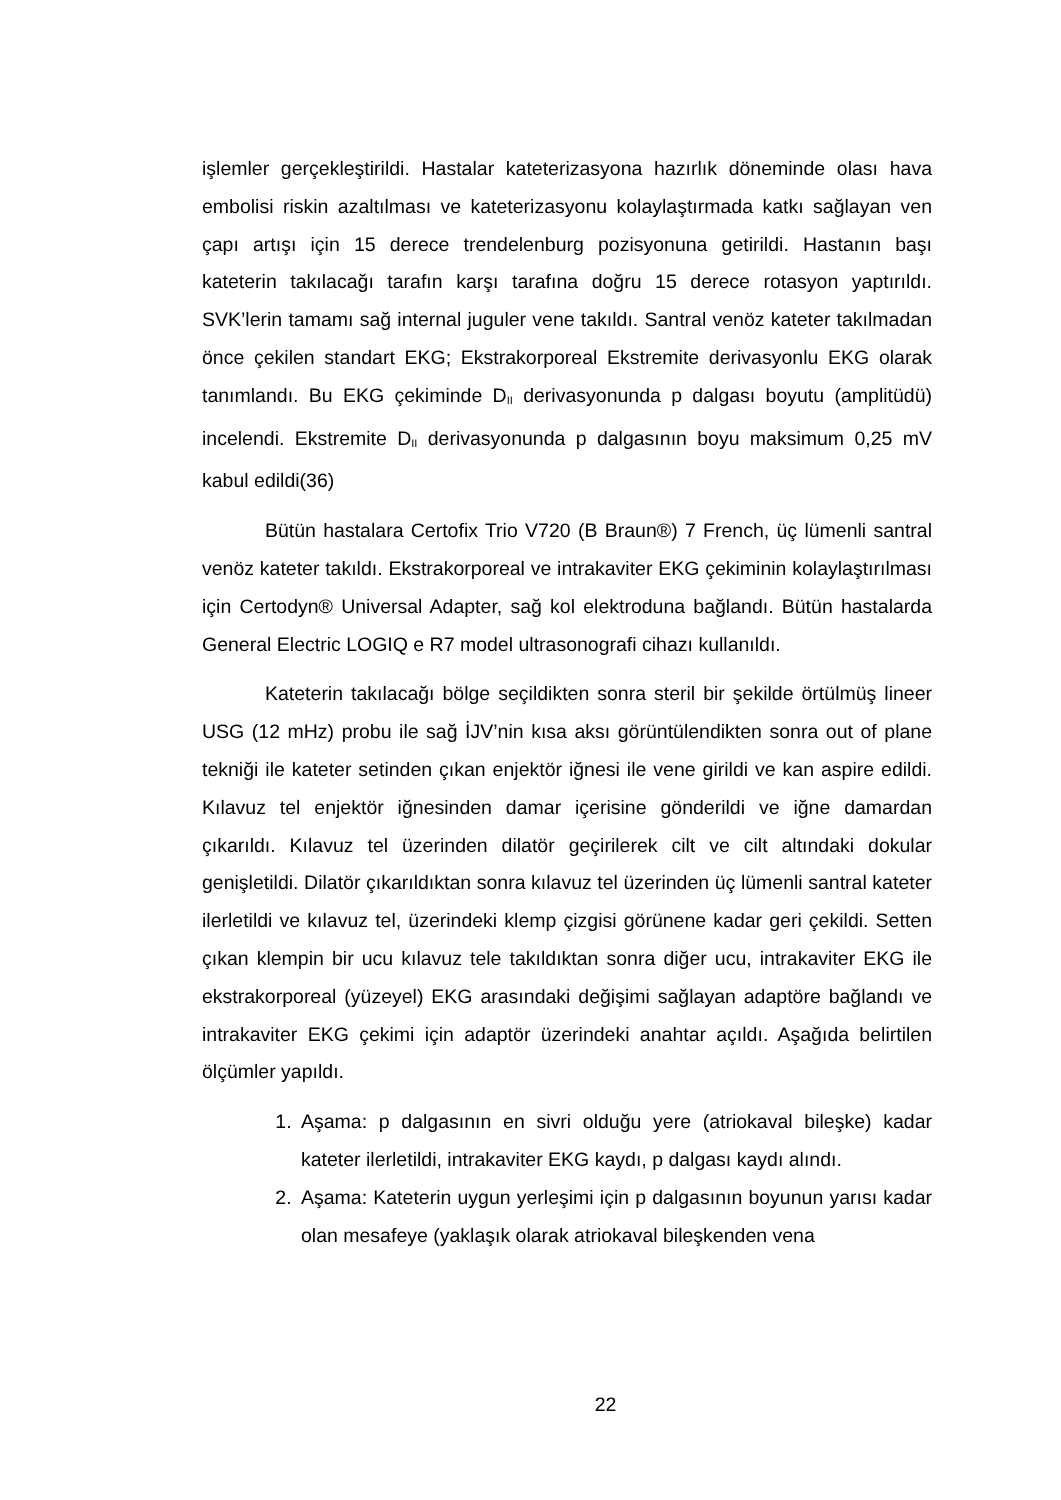işlemler gerçekleştirildi. Hastalar kateterizasyona hazırlık döneminde olası hava embolisi riskin azaltılması ve kateterizasyonu kolaylaştırmada katkı sağlayan ven çapı artışı için 15 derece trendelenburg pozisyonuna getirildi. Hastanın başı kateterin takılacağı tarafın karşı tarafına doğru 15 derece rotasyon yaptırıldı. SVK’lerin tamamı sağ internal juguler vene takıldı. Santral venöz kateter takılmadan önce çekilen standart EKG; Ekstrakorporeal Ekstremite derivasyonlu EKG olarak tanımlandı. Bu EKG çekiminde D<sub>II</sub> derivasyonunda p dalgası boyutu (amplitüdü) incelendi. Ekstremite D<sub>II</sub> derivasyonunda p dalgasının boyu maksimum 0,25 mV kabul edildi(36)
Bütün hastalara Certofix Trio V720 (B Braun®) 7 French, üç lümenli santral venöz kateter takıldı. Ekstrakorporeal ve intrakaviter EKG çekiminin kolaylaştırılması için Certodyn® Universal Adapter, sağ kol elektroduna bağlandı. Bütün hastalarda General Electric LOGIQ e R7 model ultrasonografi cihazı kullanıldı.
Kateterin takılacağı bölge seçildikten sonra steril bir şekilde örtülmüş lineer USG (12 mHz) probu ile sağ İJV’nin kısa aksı görüntülendikten sonra out of plane tekniği ile kateter setinden çıkan enjektör iğnesi ile vene girildi ve kan aspire edildi. Kılavuz tel enjektör iğnesinden damar içerisine gönderildi ve iğne damardan çıkarıldı. Kılavuz tel üzerinden dilatör geçirilerek cilt ve cilt altındaki dokular genişletildi. Dilatör çıkarıldıktan sonra kılavuz tel üzerinden üç lümenli santral kateter ilerletildi ve kılavuz tel, üzerindeki klemp çizgisi görünene kadar geri çekildi. Setten çıkan klempin bir ucu kılavuz tele takıldıktan sonra diğer ucu, intrakaviter EKG ile ekstrakorporeal (yüzeyel) EKG arasındaki değişimi sağlayan adaptöre bağlandı ve intrakaviter EKG çekimi için adaptör üzerindeki anahtar açıldı. Aşağıda belirtilen ölçümler yapıldı.
1. Aşama: p dalgasının en sivri olduğu yere (atriokaval bileşke) kadar kateter ilerletildi, intrakaviter EKG kaydı, p dalgası kaydı alındı.
2. Aşama: Kateterin uygun yerleşimi için p dalgasının boyunun yarısı kadar olan mesafeye (yaklaşık olarak atriokaval bileşkenden vena
22